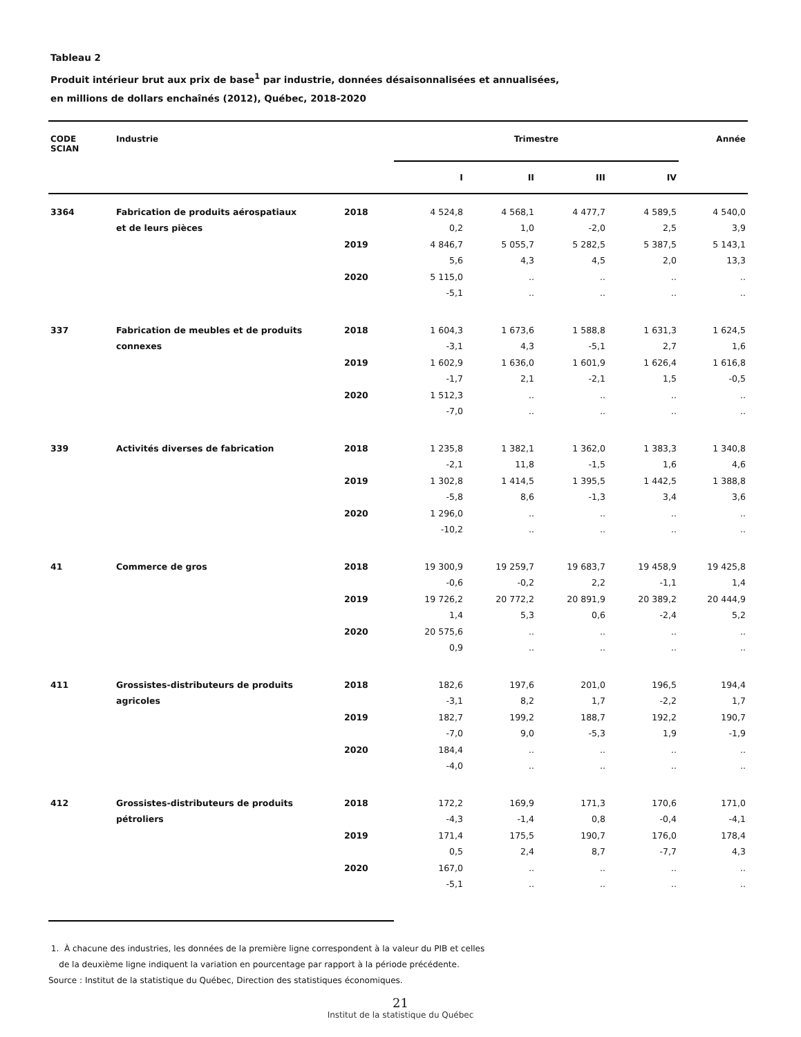Tableau 2
Produit intérieur brut aux prix de base<sup>1</sup> par industrie, données désaisonnalisées et annualisées,
en millions de dollars enchaînés (2012), Québec, 2018-2020
| CODE SCIAN | Industrie | | Trimestre | | | | Année |
| --- | --- | --- | --- | --- | --- | --- | --- |
| | | | I | II | III | IV | |
| 3364 | Fabrication de produits aérospatiaux | 2018 | 4 524,8 | 4 568,1 | 4 477,7 | 4 589,5 | 4 540,0 |
| | et de leurs pièces | | 0,2 | 1,0 | -2,0 | 2,5 | 3,9 |
| | | 2019 | 4 846,7 | 5 055,7 | 5 282,5 | 5 387,5 | 5 143,1 |
| | | | 5,6 | 4,3 | 4,5 | 2,0 | 13,3 |
| | | 2020 | 5 115,0 | .. | .. | .. | .. |
| | | | -5,1 | .. | .. | .. | .. |
| 337 | Fabrication de meubles et de produits | 2018 | 1 604,3 | 1 673,6 | 1 588,8 | 1 631,3 | 1 624,5 |
| | connexes | | -3,1 | 4,3 | -5,1 | 2,7 | 1,6 |
| | | 2019 | 1 602,9 | 1 636,0 | 1 601,9 | 1 626,4 | 1 616,8 |
| | | | -1,7 | 2,1 | -2,1 | 1,5 | -0,5 |
| | | 2020 | 1 512,3 | .. | .. | .. | .. |
| | | | -7,0 | .. | .. | .. | .. |
| 339 | Activités diverses de fabrication | 2018 | 1 235,8 | 1 382,1 | 1 362,0 | 1 383,3 | 1 340,8 |
| | | | -2,1 | 11,8 | -1,5 | 1,6 | 4,6 |
| | | 2019 | 1 302,8 | 1 414,5 | 1 395,5 | 1 442,5 | 1 388,8 |
| | | | -5,8 | 8,6 | -1,3 | 3,4 | 3,6 |
| | | 2020 | 1 296,0 | .. | .. | .. | .. |
| | | | -10,2 | .. | .. | .. | .. |
| 41 | Commerce de gros | 2018 | 19 300,9 | 19 259,7 | 19 683,7 | 19 458,9 | 19 425,8 |
| | | | -0,6 | -0,2 | 2,2 | -1,1 | 1,4 |
| | | 2019 | 19 726,2 | 20 772,2 | 20 891,9 | 20 389,2 | 20 444,9 |
| | | | 1,4 | 5,3 | 0,6 | -2,4 | 5,2 |
| | | 2020 | 20 575,6 | .. | .. | .. | .. |
| | | | 0,9 | .. | .. | .. | .. |
| 411 | Grossistes-distributeurs de produits | 2018 | 182,6 | 197,6 | 201,0 | 196,5 | 194,4 |
| | agricoles | | -3,1 | 8,2 | 1,7 | -2,2 | 1,7 |
| | | 2019 | 182,7 | 199,2 | 188,7 | 192,2 | 190,7 |
| | | | -7,0 | 9,0 | -5,3 | 1,9 | -1,9 |
| | | 2020 | 184,4 | .. | .. | .. | .. |
| | | | -4,0 | .. | .. | .. | .. |
| 412 | Grossistes-distributeurs de produits | 2018 | 172,2 | 169,9 | 171,3 | 170,6 | 171,0 |
| | pétroliers | | -4,3 | -1,4 | 0,8 | -0,4 | -4,1 |
| | | 2019 | 171,4 | 175,5 | 190,7 | 176,0 | 178,4 |
| | | | 0,5 | 2,4 | 8,7 | -7,7 | 4,3 |
| | | 2020 | 167,0 | .. | .. | .. | .. |
| | | | -5,1 | .. | .. | .. | .. |
1. À chacune des industries, les données de la première ligne correspondent à la valeur du PIB et celles
de la deuxième ligne indiquent la variation en pourcentage par rapport à la période précédente.
Source : Institut de la statistique du Québec, Direction des statistiques économiques.
21
Institut de la statistique du Québec